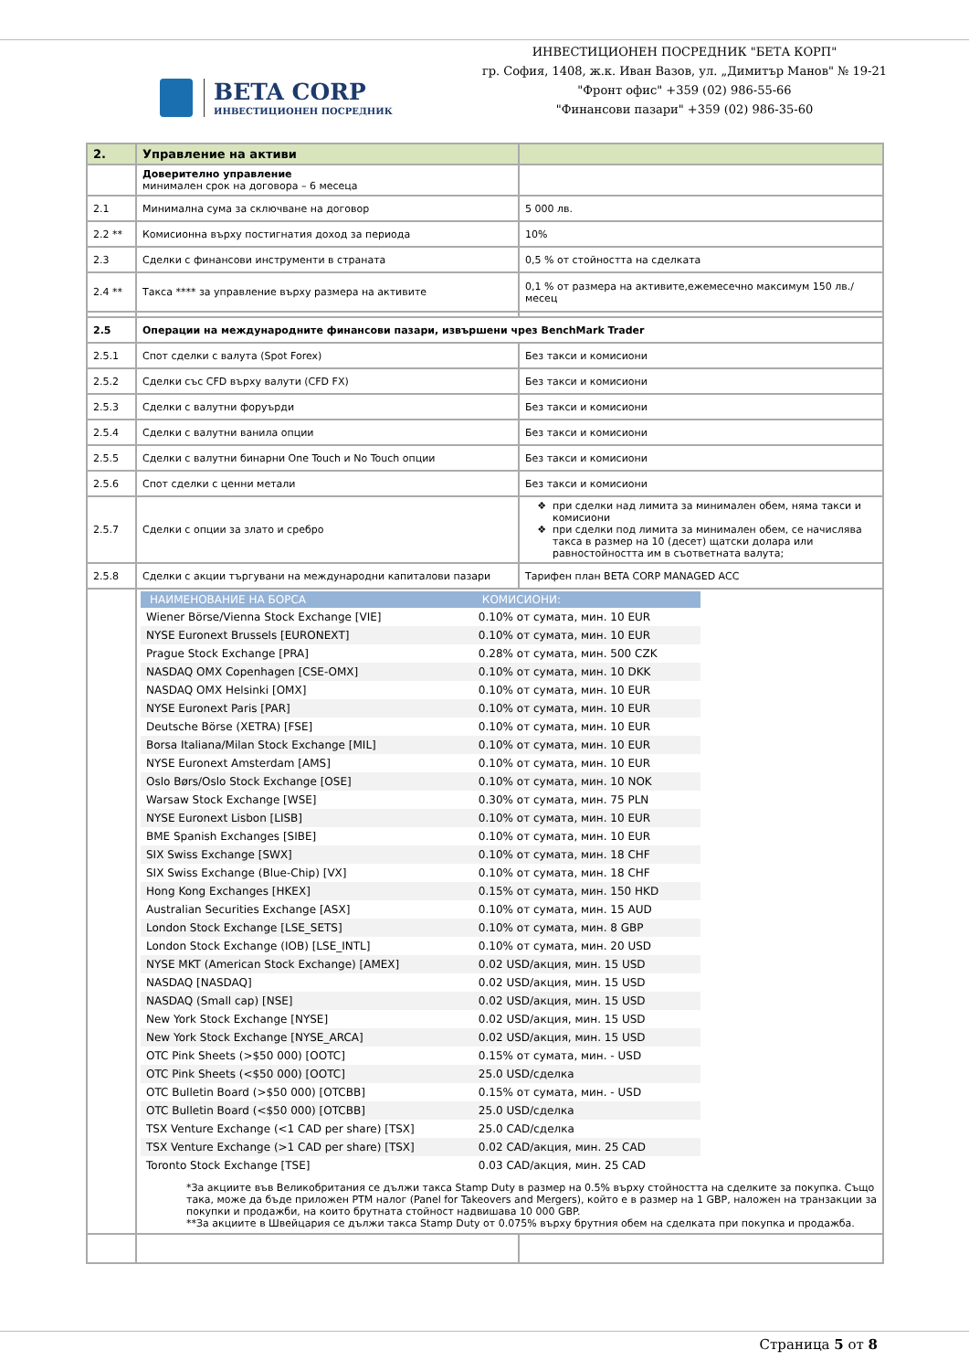BETA CORP
ИНВЕСТИЦИОНЕН ПОСРЕДНИК
ИНВЕСТИЦИОНЕН ПОСРЕДНИК "БЕТА КОРП"
гр. София, 1408, ж.к. Иван Вазов, ул. „Димитър Манов" № 19-21
"Фронт офис" +359 (02) 986-55-66
"Финансови пазари" +359 (02) 986-35-60
| 2. | Управление на активи | |
| | Доверително управление минимален срок на договора – 6 месеца | |
| 2.1 | Минимална сума за сключване на договор | 5 000 лв. |
| 2.2 ** | Комисионна върху постигнатия доход за периода | 10% |
| 2.3 | Сделки с финансови инструменти в страната | 0,5 % от стойността на сделката |
| 2.4 ** | Такса **** за управление върху размера на активите | 0,1 % от размера на активите,ежемесечно максимум 150 лв./ месец |
| 2.5 | Операции на международните финансови пазари, извършени чрез BenchMark Trader | |
| 2.5.1 | Спот сделки с валута (Spot Forex) | Без такси и комисиони |
| 2.5.2 | Сделки със CFD върху валути (CFD FX) | Без такси и комисиони |
| 2.5.3 | Сделки с валутни форуърди | Без такси и комисиони |
| 2.5.4 | Сделки с валутни ванила опции | Без такси и комисиони |
| 2.5.5 | Сделки с валутни бинарни One Touch и No Touch опции | Без такси и комисиони |
| 2.5.6 | Спот сделки с ценни метали | Без такси и комисиони |
| 2.5.7 | Сделки с опции за злато и сребро | при сделки над лимита за минимален обем, няма такси и комисиони при сделки под лимита за минимален обем, се начислява такса в размер на 10 (десет) щатски долара или равностойността им в съответната валута; |
| 2.5.8 | Сделки с акции търгувани на международни капиталови пазари | Тарифен план BETA CORP MANAGED ACC |
| | / НАИМЕНОВАНИЕ НА БОРСА / КОМИСИОНИ: / / --- / --- / / Wiener Börse/Vienna Stock Exchange [VIE] / 0.10% от сумата, мин. 10 EUR / / NYSE Euronext Brussels [EURONEXT] / 0.10% от сумата, мин. 10 EUR / / Prague Stock Exchange [PRA] / 0.28% от сумата, мин. 500 CZK / / NASDAQ OMX Copenhagen [CSE-OMX] / 0.10% от сумата, мин. 10 DKK / / NASDAQ OMX Helsinki [OMX] / 0.10% от сумата, мин. 10 EUR / / NYSE Euronext Paris [PAR] / 0.10% от сумата, мин. 10 EUR / / Deutsche Börse (XETRA) [FSE] / 0.10% от сумата, мин. 10 EUR / / Borsa Italiana/Milan Stock Exchange [MIL] / 0.10% от сумата, мин. 10 EUR / / NYSE Euronext Amsterdam [AMS] / 0.10% от сумата, мин. 10 EUR / / Oslo Børs/Oslo Stock Exchange [OSE] / 0.10% от сумата, мин. 10 NOK / / Warsaw Stock Exchange [WSE] / 0.30% от сумата, мин. 75 PLN / / NYSE Euronext Lisbon [LISB] / 0.10% от сумата, мин. 10 EUR / / BME Spanish Exchanges [SIBE] / 0.10% от сумата, мин. 10 EUR / / SIX Swiss Exchange [SWX] / 0.10% от сумата, мин. 18 CHF / / SIX Swiss Exchange (Blue-Chip) [VX] / 0.10% от сумата, мин. 18 CHF / / Hong Kong Exchanges [HKEX] / 0.15% от сумата, мин. 150 HKD / / Australian Securities Exchange [ASX] / 0.10% от сумата, мин. 15 AUD / / London Stock Exchange [LSE_SETS] / 0.10% от сумата, мин. 8 GBP / / London Stock Exchange (IOB) [LSE_INTL] / 0.10% от сумата, мин. 20 USD / / NYSE MKT (American Stock Exchange) [AMEX] / 0.02 USD/акция, мин. 15 USD / / NASDAQ [NASDAQ] / 0.02 USD/акция, мин. 15 USD / / NASDAQ (Small cap) [NSE] / 0.02 USD/акция, мин. 15 USD / / New York Stock Exchange [NYSE] / 0.02 USD/акция, мин. 15 USD / / New York Stock Exchange [NYSE_ARCA] / 0.02 USD/акция, мин. 15 USD / / OTC Pink Sheets (>$50 000) [OOTC] / 0.15% от сумата, мин. - USD / / OTC Pink Sheets (<$50 000) [OOTC] / 25.0 USD/сделка / / OTC Bulletin Board (>$50 000) [OTCBB] / 0.15% от сумата, мин. - USD / / OTC Bulletin Board (<$50 000) [OTCBB] / 25.0 USD/сделка / / TSX Venture Exchange (<1 CAD per share) [TSX] / 25.0 CAD/сделка / / TSX Venture Exchange (>1 CAD per share) [TSX] / 0.02 CAD/акция, мин. 25 CAD / / Toronto Stock Exchange [TSE] / 0.03 CAD/акция, мин. 25 CAD / *За акциите във Великобритания се дължи такса Stamp Duty в размер на 0.5% върху стойността на сделките за покупка. Също така, може да бъде приложен PTM налог (Panel for Takeovers and Mergers), който е в размер на 1 GBP, наложен на транзакции за покупки и продажби, на които брутната стойност надвишава 10 000 GBP. **За акциите в Швейцария се дължи такса Stamp Duty от 0.075% върху брутния обем на сделката при покупка и продажба. | |
Страница 5 от 8